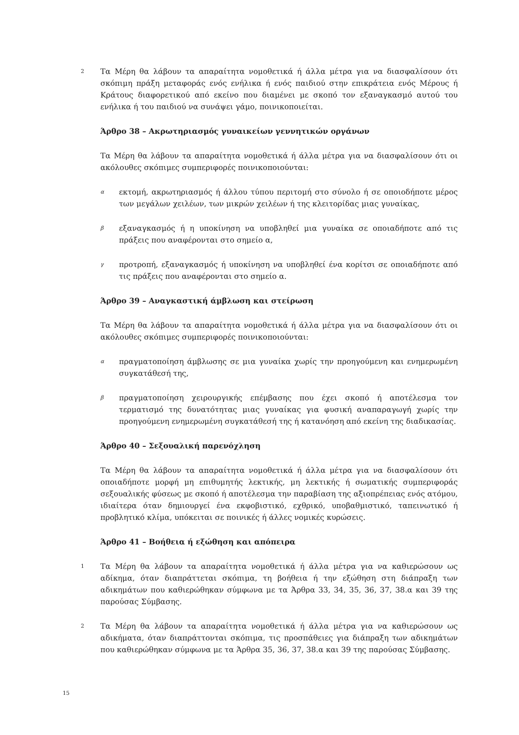2
Τα Μέρη θα λάβουν τα απαραίτητα νομοθετικά ή άλλα μέτρα για να διασφαλίσουν ότι σκόπιμη πράξη μεταφοράς ενός ενήλικα ή ενός παιδιού στην επικράτεια ενός Μέρους ή Κράτους διαφορετικού από εκείνο που διαμένει με σκοπό τον εξαναγκασμό αυτού του ενήλικα ή του παιδιού να συνάψει γάμο, ποινικοποιείται.
Άρθρο 38 – Ακρωτηριασμός γυναικείων γεννητικών οργάνων
Τα Μέρη θα λάβουν τα απαραίτητα νομοθετικά ή άλλα μέτρα για να διασφαλίσουν ότι οι ακόλουθες σκόπιμες συμπεριφορές ποινικοποιούνται:
α
εκτομή, ακρωτηριασμός ή άλλου τύπου περιτομή στο σύνολο ή σε οποιοδήποτε μέρος των μεγάλων χειλέων, των μικρών χειλέων ή της κλειτορίδας μιας γυναίκας,
β
εξαναγκασμός ή η υποκίνηση να υποβληθεί μια γυναίκα σε οποιαδήποτε από τις πράξεις που αναφέρονται στο σημείο α,
γ
προτροπή, εξαναγκασμός ή υποκίνηση να υποβληθεί ένα κορίτσι σε οποιαδήποτε από τις πράξεις που αναφέρονται στο σημείο α.
Άρθρο 39 – Αναγκαστική άμβλωση και στείρωση
Τα Μέρη θα λάβουν τα απαραίτητα νομοθετικά ή άλλα μέτρα για να διασφαλίσουν ότι οι ακόλουθες σκόπιμες συμπεριφορές ποινικοποιούνται:
α
πραγματοποίηση άμβλωσης σε μια γυναίκα χωρίς την προηγούμενη και ενημερωμένη συγκατάθεσή της,
β
πραγματοποίηση χειρουργικής επέμβασης που έχει σκοπό ή αποτέλεσμα τον τερματισμό της δυνατότητας μιας γυναίκας για φυσική αναπαραγωγή χωρίς την προηγούμενη ενημερωμένη συγκατάθεσή της ή κατανόηση από εκείνη της διαδικασίας.
Άρθρο 40 – Σεξουαλική παρενόχληση
Τα Μέρη θα λάβουν τα απαραίτητα νομοθετικά ή άλλα μέτρα για να διασφαλίσουν ότι οποιαδήποτε μορφή μη επιθυμητής λεκτικής, μη λεκτικής ή σωματικής συμπεριφοράς σεξουαλικής φύσεως με σκοπό ή αποτέλεσμα την παραβίαση της αξιοπρέπειας ενός ατόμου, ιδιαίτερα όταν δημιουργεί ένα εκφοβιστικό, εχθρικό, υποβαθμιστικό, ταπεινωτικό ή προβλητικό κλίμα, υπόκειται σε ποινικές ή άλλες νομικές κυρώσεις.
Άρθρο 41 – Βοήθεια ή εξώθηση και απόπειρα
1
Τα Μέρη θα λάβουν τα απαραίτητα νομοθετικά ή άλλα μέτρα για να καθιερώσουν ως αδίκημα, όταν διαπράττεται σκόπιμα, τη βοήθεια ή την εξώθηση στη διάπραξη των αδικημάτων που καθιερώθηκαν σύμφωνα με τα Άρθρα 33, 34, 35, 36, 37, 38.α και 39 της παρούσας Σύμβασης.
2
Τα Μέρη θα λάβουν τα απαραίτητα νομοθετικά ή άλλα μέτρα για να καθιερώσουν ως αδικήματα, όταν διαπράττονται σκόπιμα, τις προσπάθειες για διάπραξη των αδικημάτων που καθιερώθηκαν σύμφωνα με τα Άρθρα 35, 36, 37, 38.α και 39 της παρούσας Σύμβασης.
15